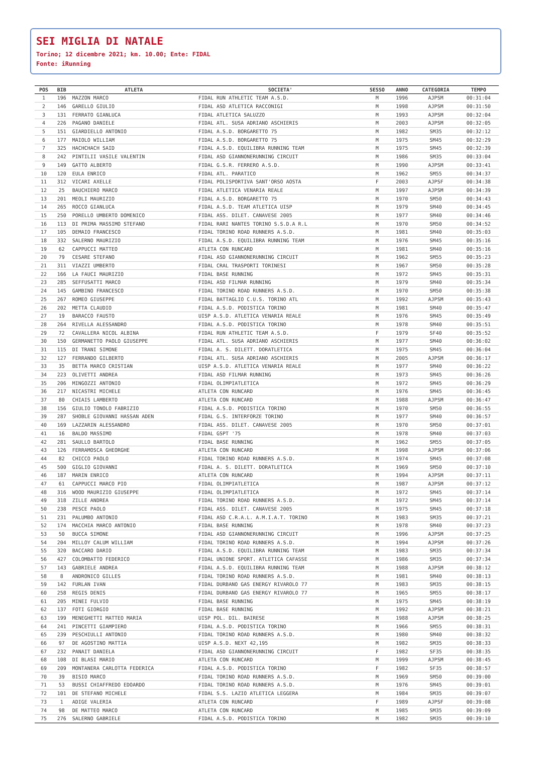SEI MIGLIA DI NATALE
Torino; 12 dicembre 2021; km. 10.00; Ente: FIDAL
Fonte: iRunning
| POS | BIB | ATLETA | SOCIETA' | SESSO | ANNO | CATEGORIA | TEMPO |
| --- | --- | --- | --- | --- | --- | --- | --- |
| 1 | 196 | MAZZON MARCO | FIDAL RUN ATHLETIC TEAM A.S.D. | M | 1996 | AJPSM | 00:31:04 |
| 2 | 146 | GARELLO GIULIO | FIDAL ASD ATLETICA RACCONIGI | M | 1998 | AJPSM | 00:31:50 |
| 3 | 131 | FERRATO GIANLUCA | FIDAL ATLETICA SALUZZO | M | 1993 | AJPSM | 00:32:04 |
| 4 | 226 | PAGANO DANIELE | FIDAL ATL. SUSA ADRIANO ASCHIERIS | M | 2003 | AJPSM | 00:32:05 |
| 5 | 151 | GIARDIELLO ANTONIO | FIDAL A.S.D. BORGARETTO 75 | M | 1982 | SM35 | 00:32:12 |
| 6 | 177 | MAIOLO WILLIAM | FIDAL A.S.D. BORGARETTO 75 | M | 1975 | SM45 | 00:32:29 |
| 7 | 325 | HACHCHACH SAID | FIDAL A.S.D. EQUILIBRA RUNNING TEAM | M | 1975 | SM45 | 00:32:39 |
| 8 | 242 | PINTILII VASILE VALENTIN | FIDAL ASD GIANNONERUNNING CIRCUIT | M | 1986 | SM35 | 00:33:04 |
| 9 | 149 | GATTO ALBERTO | FIDAL G.S.R. FERRERO A.S.D. | M | 1990 | AJPSM | 00:33:41 |
| 10 | 120 | EULA ENRICO | FIDAL ATL. PARATICO | M | 1962 | SM55 | 00:34:37 |
| 11 | 312 | VICARI AXELLE | FIDAL POLISPORTIVA SANT'ORSO AOSTA | F | 2003 | AJPSF | 00:34:38 |
| 12 | 25 | BAUCHIERO MARCO | FIDAL ATLETICA VENARIA REALE | M | 1997 | AJPSM | 00:34:39 |
| 13 | 201 | MEOLI MAURIZIO | FIDAL A.S.D. BORGARETTO 75 | M | 1970 | SM50 | 00:34:43 |
| 14 | 265 | ROCCO GIANLUCA | FIDAL A.S.D. TEAM ATLETICA UISP | M | 1979 | SM40 | 00:34:45 |
| 15 | 250 | PORELLO UMBERTO DOMENICO | FIDAL ASS. DILET. CANAVESE 2005 | M | 1977 | SM40 | 00:34:46 |
| 16 | 113 | DI PRIMA MASSIMO STEFANO | FIDAL RARI NANTES TORINO S.S.D.A R.L | M | 1970 | SM50 | 00:34:52 |
| 17 | 105 | DEMAIO FRANCESCO | FIDAL TORINO ROAD RUNNERS A.S.D. | M | 1981 | SM40 | 00:35:03 |
| 18 | 332 | SALERNO MAURIZIO | FIDAL A.S.D. EQUILIBRA RUNNING TEAM | M | 1976 | SM45 | 00:35:16 |
| 19 | 62 | CAPPUCCI MATTEO | ATLETA CON RUNCARD | M | 1981 | SM40 | 00:35:16 |
| 20 | 79 | CESARE STEFANO | FIDAL ASD GIANNONERUNNING CIRCUIT | M | 1962 | SM55 | 00:35:23 |
| 21 | 311 | VIAZZI UMBERTO | FIDAL CRAL TRASPORTI TORINESI | M | 1967 | SM50 | 00:35:28 |
| 22 | 166 | LA FAUCI MAURIZIO | FIDAL BASE RUNNING | M | 1972 | SM45 | 00:35:31 |
| 23 | 285 | SEFFUSATTI MARCO | FIDAL ASD FILMAR RUNNING | M | 1979 | SM40 | 00:35:34 |
| 24 | 145 | GAMBINO FRANCESCO | FIDAL TORINO ROAD RUNNERS A.S.D. | M | 1970 | SM50 | 00:35:38 |
| 25 | 267 | ROMEO GIUSEPPE | FIDAL BATTAGLIO C.U.S. TORINO ATL | M | 1992 | AJPSM | 00:35:43 |
| 26 | 202 | METTA CLAUDIO | FIDAL A.S.D. PODISTICA TORINO | M | 1981 | SM40 | 00:35:47 |
| 27 | 19 | BARACCO FAUSTO | UISP A.S.D. ATLETICA VENARIA REALE | M | 1976 | SM45 | 00:35:49 |
| 28 | 264 | RIVELLA ALESSANDRO | FIDAL A.S.D. PODISTICA TORINO | M | 1978 | SM40 | 00:35:51 |
| 29 | 72 | CAVALLERA NICOL ALBINA | FIDAL RUN ATHLETIC TEAM A.S.D. | F | 1979 | SF40 | 00:35:52 |
| 30 | 150 | GERMANETTO PAOLO GIUSEPPE | FIDAL ATL. SUSA ADRIANO ASCHIERIS | M | 1977 | SM40 | 00:36:02 |
| 31 | 115 | DI TRANI SIMONE | FIDAL A. S. DILETT. DORATLETICA | M | 1975 | SM45 | 00:36:04 |
| 32 | 127 | FERRANDO GILBERTO | FIDAL ATL. SUSA ADRIANO ASCHIERIS | M | 2005 | AJPSM | 00:36:17 |
| 33 | 35 | BETTA MARCO CRISTIAN | UISP A.S.D. ATLETICA VENARIA REALE | M | 1977 | SM40 | 00:36:22 |
| 34 | 223 | OLIVETTI ANDREA | FIDAL ASD FILMAR RUNNING | M | 1973 | SM45 | 00:36:26 |
| 35 | 206 | MINGOZZI ANTONIO | FIDAL OLIMPIATLETICA | M | 1972 | SM45 | 00:36:29 |
| 36 | 217 | NICASTRI MICHELE | ATLETA CON RUNCARD | M | 1976 | SM45 | 00:36:45 |
| 37 | 80 | CHIAIS LAMBERTO | ATLETA CON RUNCARD | M | 1988 | AJPSM | 00:36:47 |
| 38 | 156 | GIULIO TONOLO FABRIZIO | FIDAL A.S.D. PODISTICA TORINO | M | 1970 | SM50 | 00:36:55 |
| 39 | 287 | SHOBLE GIOVANNI HASSAN ADEN | FIDAL G.S. INTERFORZE TORINO | M | 1977 | SM40 | 00:36:57 |
| 40 | 169 | LAZZARIN ALESSANDRO | FIDAL ASS. DILET. CANAVESE 2005 | M | 1970 | SM50 | 00:37:01 |
| 41 | 16 | BALDO MASSIMO | FIDAL GSPT '75 | M | 1978 | SM40 | 00:37:03 |
| 42 | 281 | SAULLO BARTOLO | FIDAL BASE RUNNING | M | 1962 | SM55 | 00:37:05 |
| 43 | 126 | FERRAMOSCA GHEORGHE | ATLETA CON RUNCARD | M | 1998 | AJPSM | 00:37:06 |
| 44 | 82 | CHICCO PAOLO | FIDAL TORINO ROAD RUNNERS A.S.D. | M | 1974 | SM45 | 00:37:08 |
| 45 | 500 | GIGLIO GIOVANNI | FIDAL A. S. DILETT. DORATLETICA | M | 1969 | SM50 | 00:37:10 |
| 46 | 187 | MARIN ENRICO | ATLETA CON RUNCARD | M | 1994 | AJPSM | 00:37:11 |
| 47 | 61 | CAPPUCCI MARCO PIO | FIDAL OLIMPIATLETICA | M | 1987 | AJPSM | 00:37:12 |
| 48 | 316 | WOOD MAURIZIO GIUSEPPE | FIDAL OLIMPIATLETICA | M | 1972 | SM45 | 00:37:14 |
| 49 | 318 | ZILLE ANDREA | FIDAL TORINO ROAD RUNNERS A.S.D. | M | 1972 | SM45 | 00:37:14 |
| 50 | 238 | PESCE PAOLO | FIDAL ASS. DILET. CANAVESE 2005 | M | 1975 | SM45 | 00:37:18 |
| 51 | 231 | PALUMBO ANTONIO | FIDAL ASD C.R.A.L. A.M.I.A.T. TORINO | M | 1983 | SM35 | 00:37:21 |
| 52 | 174 | MACCHIA MARCO ANTONIO | FIDAL BASE RUNNING | M | 1978 | SM40 | 00:37:23 |
| 53 | 50 | BUCCA SIMONE | FIDAL ASD GIANNONERUNNING CIRCUIT | M | 1996 | AJPSM | 00:37:25 |
| 54 | 204 | MILLOY CALUM WILLIAM | FIDAL TORINO ROAD RUNNERS A.S.D. | M | 1994 | AJPSM | 00:37:26 |
| 55 | 320 | BACCARO DARIO | FIDAL A.S.D. EQUILIBRA RUNNING TEAM | M | 1983 | SM35 | 00:37:34 |
| 56 | 427 | COLOMBATTO FEDERICO | FIDAL UNIONE SPORT. ATLETICA CAFASSE | M | 1986 | SM35 | 00:37:34 |
| 57 | 143 | GABRIELE ANDREA | FIDAL A.S.D. EQUILIBRA RUNNING TEAM | M | 1988 | AJPSM | 00:38:12 |
| 58 | 8 | ANDRONICO GILLES | FIDAL TORINO ROAD RUNNERS A.S.D. | M | 1981 | SM40 | 00:38:13 |
| 59 | 142 | FURLAN IVAN | FIDAL DURBANO GAS ENERGY RIVAROLO 77 | M | 1983 | SM35 | 00:38:15 |
| 60 | 258 | REGIS DENIS | FIDAL DURBANO GAS ENERGY RIVAROLO 77 | M | 1965 | SM55 | 00:38:17 |
| 61 | 205 | MINEI FULVIO | FIDAL BASE RUNNING | M | 1975 | SM45 | 00:38:19 |
| 62 | 137 | FOTI GIORGIO | FIDAL BASE RUNNING | M | 1992 | AJPSM | 00:38:21 |
| 63 | 199 | MENEGHETTI MATTEO MARIA | UISP POL. DIL. BAIRESE | M | 1988 | AJPSM | 00:38:25 |
| 64 | 241 | PINCETTI GIAMPIERO | FIDAL A.S.D. PODISTICA TORINO | M | 1966 | SM55 | 00:38:31 |
| 65 | 239 | PESCHIULLI ANTONIO | FIDAL TORINO ROAD RUNNERS A.S.D. | M | 1980 | SM40 | 00:38:32 |
| 66 | 97 | DE AGOSTINO MATTIA | UISP A.S.D. NEXT 42,195 | M | 1982 | SM35 | 00:38:33 |
| 67 | 232 | PANAIT DANIELA | FIDAL ASD GIANNONERUNNING CIRCUIT | F | 1982 | SF35 | 00:38:35 |
| 68 | 108 | DI BLASI MARIO | ATLETA CON RUNCARD | M | 1999 | AJPSM | 00:38:45 |
| 69 | 209 | MONTANERA CARLOTTA FEDERICA | FIDAL A.S.D. PODISTICA TORINO | F | 1982 | SF35 | 00:38:57 |
| 70 | 39 | BISIO MARCO | FIDAL TORINO ROAD RUNNERS A.S.D. | M | 1969 | SM50 | 00:39:00 |
| 71 | 53 | BUSSI CHIAFFREDO EDOARDO | FIDAL TORINO ROAD RUNNERS A.S.D. | M | 1976 | SM45 | 00:39:01 |
| 72 | 101 | DE STEFANO MICHELE | FIDAL S.S. LAZIO ATLETICA LEGGERA | M | 1984 | SM35 | 00:39:07 |
| 73 | 1 | ADIGE VALERIA | ATLETA CON RUNCARD | F | 1989 | AJPSF | 00:39:08 |
| 74 | 98 | DE MATTEO MARCO | ATLETA CON RUNCARD | M | 1985 | SM35 | 00:39:09 |
| 75 | 276 | SALERNO GABRIELE | FIDAL A.S.D. PODISTICA TORINO | M | 1982 | SM35 | 00:39:10 |